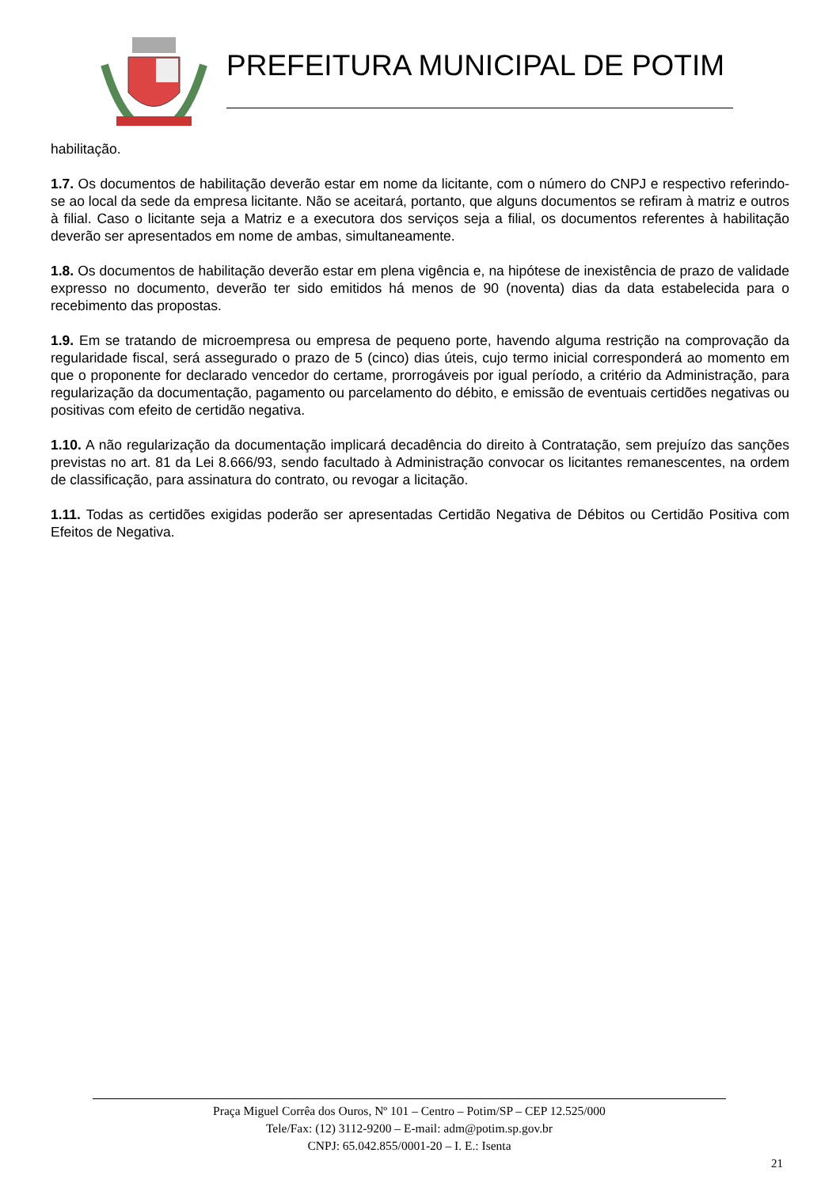PREFEITURA MUNICIPAL DE POTIM
habilitação.
1.7. Os documentos de habilitação deverão estar em nome da licitante, com o número do CNPJ e respectivo referindo-se ao local da sede da empresa licitante. Não se aceitará, portanto, que alguns documentos se refiram à matriz e outros à filial. Caso o licitante seja a Matriz e a executora dos serviços seja a filial, os documentos referentes à habilitação deverão ser apresentados em nome de ambas, simultaneamente.
1.8. Os documentos de habilitação deverão estar em plena vigência e, na hipótese de inexistência de prazo de validade expresso no documento, deverão ter sido emitidos há menos de 90 (noventa) dias da data estabelecida para o recebimento das propostas.
1.9. Em se tratando de microempresa ou empresa de pequeno porte, havendo alguma restrição na comprovação da regularidade fiscal, será assegurado o prazo de 5 (cinco) dias úteis, cujo termo inicial corresponderá ao momento em que o proponente for declarado vencedor do certame, prorrogáveis por igual período, a critério da Administração, para regularização da documentação, pagamento ou parcelamento do débito, e emissão de eventuais certidões negativas ou positivas com efeito de certidão negativa.
1.10. A não regularização da documentação implicará decadência do direito à Contratação, sem prejuízo das sanções previstas no art. 81 da Lei 8.666/93, sendo facultado à Administração convocar os licitantes remanescentes, na ordem de classificação, para assinatura do contrato, ou revogar a licitação.
1.11. Todas as certidões exigidas poderão ser apresentadas Certidão Negativa de Débitos ou Certidão Positiva com Efeitos de Negativa.
Praça Miguel Corrêa dos Ouros, Nº 101 – Centro – Potim/SP – CEP 12.525/000
Tele/Fax: (12) 3112-9200 – E-mail: adm@potim.sp.gov.br
CNPJ: 65.042.855/0001-20 – I. E.: Isenta
21